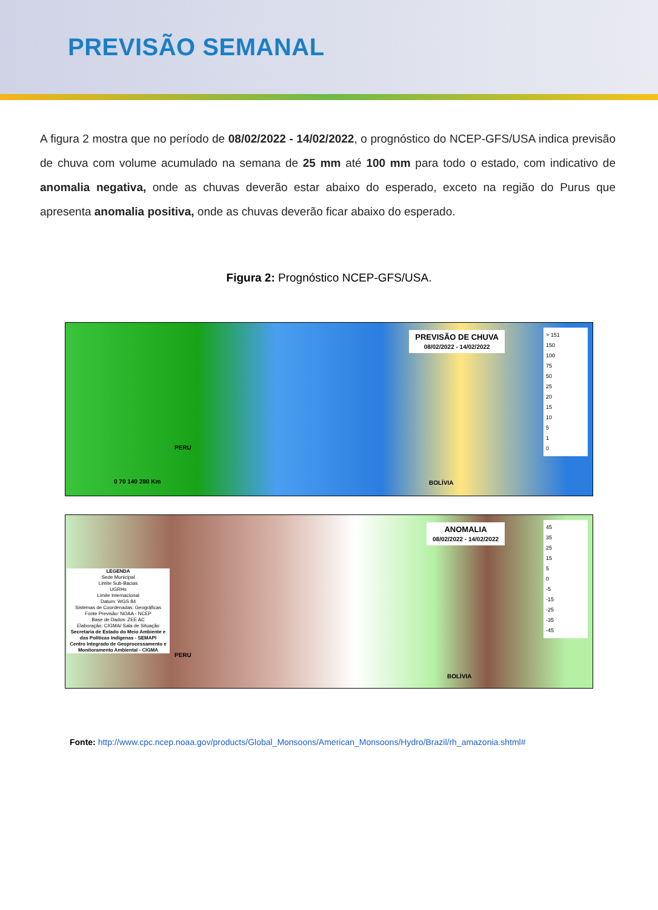PREVISÃO SEMANAL
A figura 2 mostra que no período de 08/02/2022 - 14/02/2022, o prognóstico do NCEP-GFS/USA indica previsão de chuva com volume acumulado na semana de 25 mm até 100 mm para todo o estado, com indicativo de anomalia negativa, onde as chuvas deverão estar abaixo do esperado, exceto na região do Purus que apresenta anomalia positiva, onde as chuvas deverão ficar abaixo do esperado.
Figura 2: Prognóstico NCEP-GFS/USA.
PREVISÃO DE CHUVA
08/02/2022 - 14/02/2022
> 151
150
100
75
50
25
20
15
10
5
1
0
PERU
BOLÍVIA
0 70 140 280 Km
ANOMALIA
08/02/2022 - 14/02/2022
45
35
25
15
5
0
-5
-15
-25
-35
-45
LEGENDA
Sede Municipal
Limite Sub-Bacias
UGRHs
Limite Internacional
Datum: WGS 84
Sistemas de Coordenadas: Geográficas
Fonte Previsão: NOAA - NCEP
Base de Dados: ZEE AC
Elaboração: CIGMA/ Sala de Situação
Secretaria de Estado do Meio Ambiente e das Políticas Indígenas - SEMAPI
Centro Integrado de Geoprocessamento e Monitoramento Ambiental - CIGMA
PERU
BOLÍVIA
Fonte: http://www.cpc.ncep.noaa.gov/products/Global_Monsoons/American_Monsoons/Hydro/Brazil/rh_amazonia.shtml#